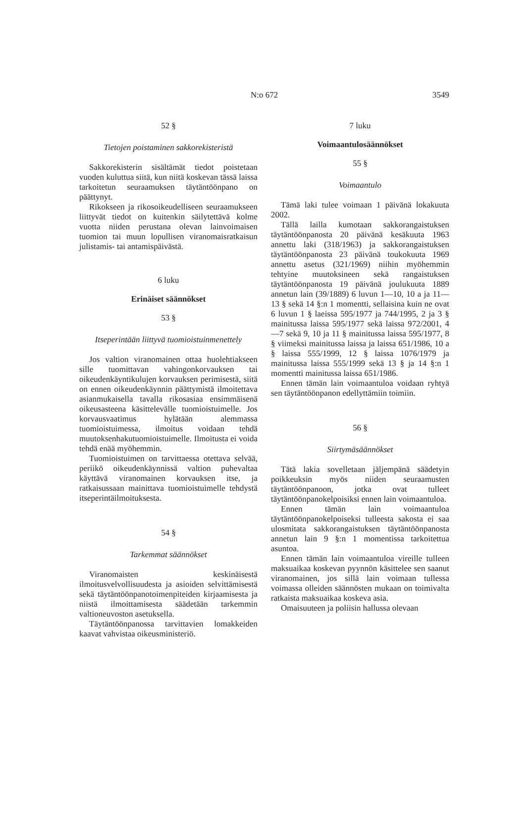N:o 672
3549
52 §
Tietojen poistaminen sakkorekisteristä
Sakkorekisterin sisältämät tiedot poistetaan vuoden kuluttua siitä, kun niitä koskevan tässä laissa tarkoitetun seuraamuksen täytäntöönpano on päättynyt.
Rikokseen ja rikosoikeudelliseen seuraamukseen liittyvät tiedot on kuitenkin säilytettävä kolme vuotta niiden perustana olevan lainvoimaisen tuomion tai muun lopullisen viranomaisratkaisun julistamis- tai antamispäivästä.
6 luku
Erinäiset säännökset
53 §
Itseperintään liittyvä tuomioistuinmenettely
Jos valtion viranomainen ottaa huolehtiakseen sille tuomittavan vahingonkorvauksen tai oikeudenkäyntikulujen korvauksen perimisestä, siitä on ennen oikeudenkäynnin päättymistä ilmoitettava asianmukaisella tavalla rikosasiaa ensimmäisenä oikeusasteena käsittelevälle tuomioistuimelle. Jos korvausvaatimus hylätään alemmassa tuomioistuimessa, ilmoitus voidaan tehdä muutoksenhakutuomioistuimelle. Ilmoitusta ei voida tehdä enää myöhemmin.
Tuomioistuimen on tarvittaessa otettava selvää, periikö oikeudenkäynnissä valtion puhevaltaa käyttävä viranomainen korvauksen itse, ja ratkaisussaan mainittava tuomioistuimelle tehdystä itseperintäilmoituksesta.
54 §
Tarkemmat säännökset
Viranomaisten keskinäisestä ilmoitusvelvollisuudesta ja asioiden selvittämisestä sekä täytäntöönpanotoimenpiteiden kirjaamisesta ja niistä ilmoittamisesta säädetään tarkemmin valtioneuvoston asetuksella.
Täytäntöönpanossa tarvittavien lomakkeiden kaavat vahvistaa oikeusministeriö.
7 luku
Voimaantulosäännökset
55 §
Voimaantulo
Tämä laki tulee voimaan 1 päivänä lokakuuta 2002.
Tällä lailla kumotaan sakkorangaistuksen täytäntöönpanosta 20 päivänä kesäkuuta 1963 annettu laki (318/1963) ja sakkorangaistuksen täytäntöönpanosta 23 päivänä toukokuuta 1969 annettu asetus (321/1969) niihin myöhemmin tehtyine muutoksineen sekä rangaistuksen täytäntöönpanosta 19 päivänä joulukuuta 1889 annetun lain (39/1889) 6 luvun 1—10, 10 a ja 11—13 § sekä 14 §:n 1 momentti, sellaisina kuin ne ovat 6 luvun 1 § laeissa 595/1977 ja 744/1995, 2 ja 3 § mainitussa laissa 595/1977 sekä laissa 972/2001, 4—7 sekä 9, 10 ja 11 § mainitussa laissa 595/1977, 8 § viimeksi mainitussa laissa ja laissa 651/1986, 10 a § laissa 555/1999, 12 § laissa 1076/1979 ja mainitussa laissa 555/1999 sekä 13 § ja 14 §:n 1 momentti mainitussa laissa 651/1986.
Ennen tämän lain voimaantuloa voidaan ryhtyä sen täytäntöönpanon edellyttämiin toimiin.
56 §
Siirtymäsäännökset
Tätä lakia sovelletaan jäljempänä säädetyin poikkeuksin myös niiden seuraamusten täytäntöönpanoon, jotka ovat tulleet täytäntöönpanokelpoisiksi ennen lain voimaantuloa.
Ennen tämän lain voimaantuloa täytäntöönpanokelpoiseksi tulleesta sakosta ei saa ulosmitata sakkorangaistuksen täytäntöönpanosta annetun lain 9 §:n 1 momentissa tarkoitettua asuntoa.
Ennen tämän lain voimaantuloa vireille tulleen maksuaikaa koskevan pyynnön käsittelee sen saanut viranomainen, jos sillä lain voimaan tullessa voimassa olleiden säännösten mukaan on toimivalta ratkaista maksuaikaa koskeva asia.
Omaisuuteen ja poliisin hallussa olevaan